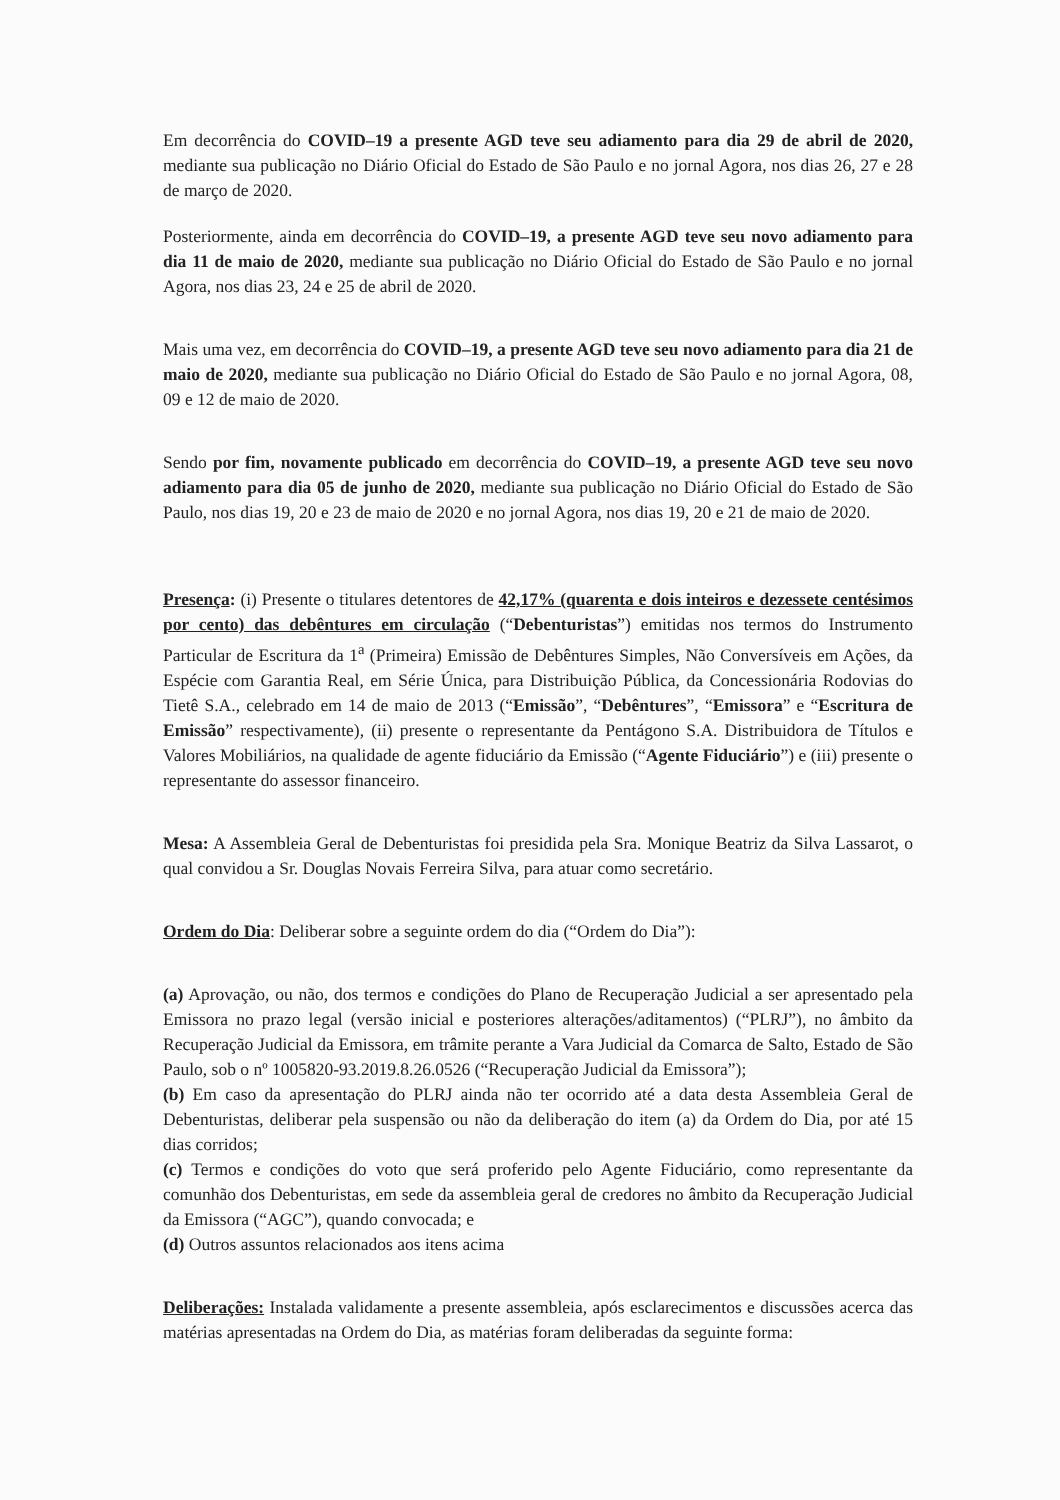Em decorrência do COVID–19 a presente AGD teve seu adiamento para dia 29 de abril de 2020, mediante sua publicação no Diário Oficial do Estado de São Paulo e no jornal Agora, nos dias 26, 27 e 28 de março de 2020.
Posteriormente, ainda em decorrência do COVID–19, a presente AGD teve seu novo adiamento para dia 11 de maio de 2020, mediante sua publicação no Diário Oficial do Estado de São Paulo e no jornal Agora, nos dias 23, 24 e 25 de abril de 2020.
Mais uma vez, em decorrência do COVID–19, a presente AGD teve seu novo adiamento para dia 21 de maio de 2020, mediante sua publicação no Diário Oficial do Estado de São Paulo e no jornal Agora, 08, 09 e 12 de maio de 2020.
Sendo por fim, novamente publicado em decorrência do COVID–19, a presente AGD teve seu novo adiamento para dia 05 de junho de 2020, mediante sua publicação no Diário Oficial do Estado de São Paulo, nos dias 19, 20 e 23 de maio de 2020 e no jornal Agora, nos dias 19, 20 e 21 de maio de 2020.
Presença: (i) Presente o titulares detentores de 42,17% (quarenta e dois inteiros e dezessete centésimos por cento) das debêntures em circulação (“Debenturistas”) emitidas nos termos do Instrumento Particular de Escritura da 1<sup>a</sup> (Primeira) Emissão de Debêntures Simples, Não Conversíveis em Ações, da Espécie com Garantia Real, em Série Única, para Distribuição Pública, da Concessionária Rodovias do Tietê S.A., celebrado em 14 de maio de 2013 (“Emissão”, “Debêntures”, “Emissora” e “Escritura de Emissão” respectivamente), (ii) presente o representante da Pentágono S.A. Distribuidora de Títulos e Valores Mobiliários, na qualidade de agente fiduciário da Emissão (“Agente Fiduciário”) e (iii) presente o representante do assessor financeiro.
Mesa: A Assembleia Geral de Debenturistas foi presidida pela Sra. Monique Beatriz da Silva Lassarot, o qual convidou a Sr. Douglas Novais Ferreira Silva, para atuar como secretário.
Ordem do Dia: Deliberar sobre a seguinte ordem do dia (“Ordem do Dia”):
(a) Aprovação, ou não, dos termos e condições do Plano de Recuperação Judicial a ser apresentado pela Emissora no prazo legal (versão inicial e posteriores alterações/aditamentos) (“PLRJ”), no âmbito da Recuperação Judicial da Emissora, em trâmite perante a Vara Judicial da Comarca de Salto, Estado de São Paulo, sob o nº 1005820-93.2019.8.26.0526 (“Recuperação Judicial da Emissora”);
(b) Em caso da apresentação do PLRJ ainda não ter ocorrido até a data desta Assembleia Geral de Debenturistas, deliberar pela suspensão ou não da deliberação do item (a) da Ordem do Dia, por até 15 dias corridos;
(c) Termos e condições do voto que será proferido pelo Agente Fiduciário, como representante da comunhão dos Debenturistas, em sede da assembleia geral de credores no âmbito da Recuperação Judicial da Emissora (“AGC”), quando convocada; e
(d) Outros assuntos relacionados aos itens acima
Deliberações: Instalada validamente a presente assembleia, após esclarecimentos e discussões acerca das matérias apresentadas na Ordem do Dia, as matérias foram deliberadas da seguinte forma: